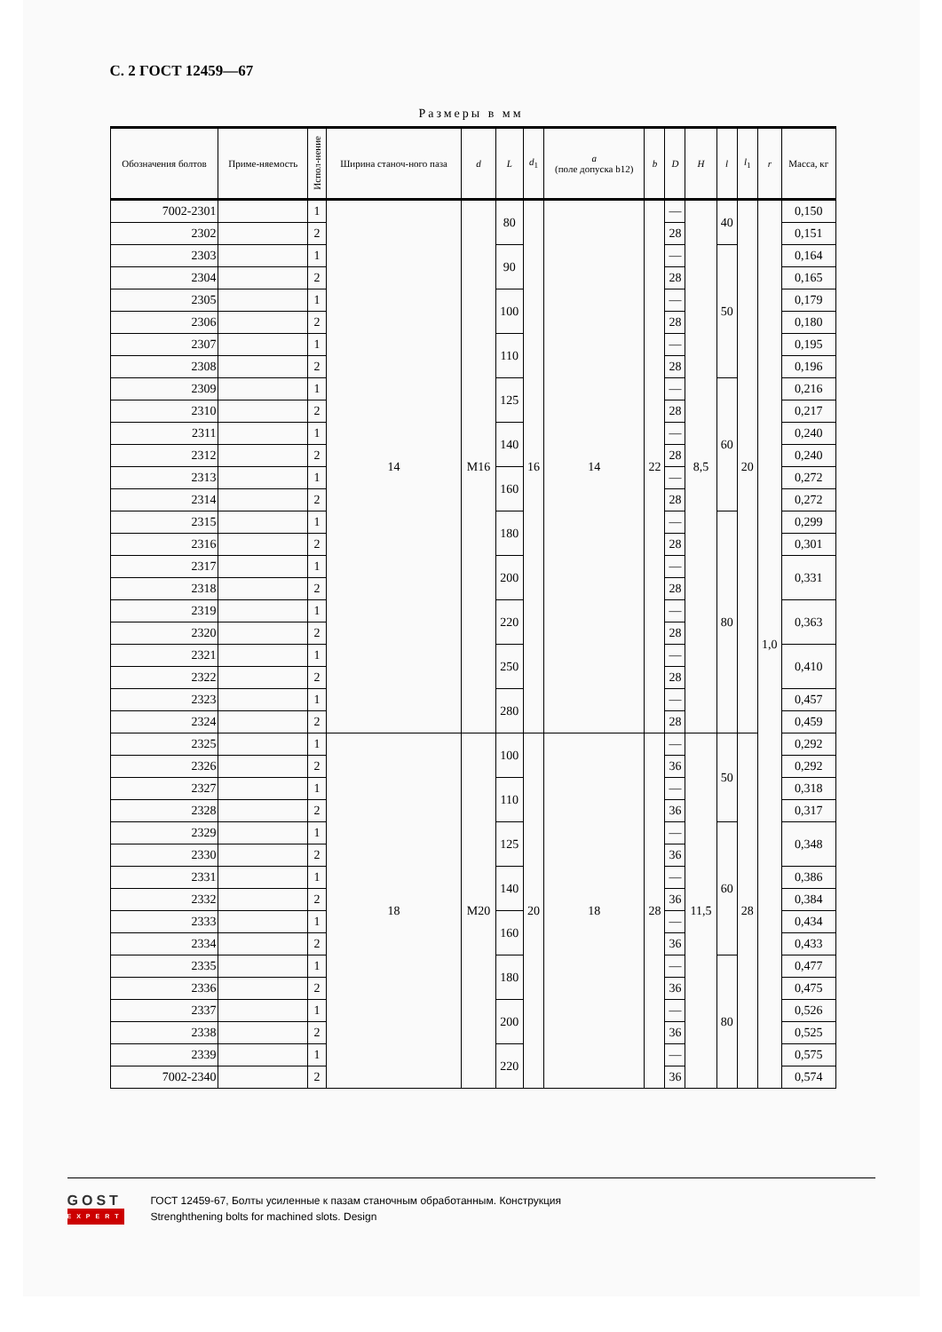С. 2 ГОСТ 12459—67
Размеры в мм
| Обозначения болтов | Приме-няемость | Испол-нение | Ширина станоч-ного паза | d | L | d<sub>1</sub> | a (поле допуска b12) | b | D | H | l | l<sub>1</sub> | r | Масса, кг |
| --- | --- | --- | --- | --- | --- | --- | --- | --- | --- | --- | --- | --- | --- | --- |
| 7002-2301 | | 1 | 14 | M16 | 80 | 16 | 14 | 22 | — | 8,5 | 40 | 20 | 1,0 | 0,150 |
| 2302 | | 2 | | | | | | | 28 | | | | | 0,151 |
| 2303 | | 1 | | | 90 | | | | — | | 50 | | | 0,164 |
| 2304 | | 2 | | | | | | | 28 | | | | | 0,165 |
| 2305 | | 1 | | | 100 | | | | — | | | | | 0,179 |
| 2306 | | 2 | | | | | | | 28 | | | | | 0,180 |
| 2307 | | 1 | | | 110 | | | | — | | | | | 0,195 |
| 2308 | | 2 | | | | | | | 28 | | | | | 0,196 |
| 2309 | | 1 | | | 125 | | | | — | | 60 | | | 0,216 |
| 2310 | | 2 | | | | | | | 28 | | | | | 0,217 |
| 2311 | | 1 | | | 140 | | | | — | | | | | 0,240 |
| 2312 | | 2 | | | | | | | 28 | | | | | 0,240 |
| 2313 | | 1 | | | 160 | | | | — | | | | | 0,272 |
| 2314 | | 2 | | | | | | | 28 | | | | | 0,272 |
| 2315 | | 1 | | | 180 | | | | — | | 80 | | | 0,299 |
| 2316 | | 2 | | | | | | | 28 | | | | | 0,301 |
| 2317 | | 1 | | | 200 | | | | — | | | | | 0,331 |
| 2318 | | 2 | | | | | | | 28 | | | | | |
| 2319 | | 1 | | | 220 | | | | — | | | | | 0,363 |
| 2320 | | 2 | | | | | | | 28 | | | | | |
| 2321 | | 1 | | | 250 | | | | — | | | | | 0,410 |
| 2322 | | 2 | | | | | | | 28 | | | | | |
| 2323 | | 1 | | | 280 | | | | — | | | | | 0,457 |
| 2324 | | 2 | | | | | | | 28 | | | | | 0,459 |
| 2325 | | 1 | 18 | M20 | 100 | 20 | 18 | 28 | — | 11,5 | 50 | 28 | | 0,292 |
| 2326 | | 2 | | | | | | | 36 | | | | | 0,292 |
| 2327 | | 1 | | | 110 | | | | — | | | | | 0,318 |
| 2328 | | 2 | | | | | | | 36 | | | | | 0,317 |
| 2329 | | 1 | | | 125 | | | | — | | 60 | | | 0,348 |
| 2330 | | 2 | | | | | | | 36 | | | | | |
| 2331 | | 1 | | | 140 | | | | — | | | | | 0,386 |
| 2332 | | 2 | | | | | | | 36 | | | | | 0,384 |
| 2333 | | 1 | | | 160 | | | | — | | | | | 0,434 |
| 2334 | | 2 | | | | | | | 36 | | | | | 0,433 |
| 2335 | | 1 | | | 180 | | | | — | | 80 | | | 0,477 |
| 2336 | | 2 | | | | | | | 36 | | | | | 0,475 |
| 2337 | | 1 | | | 200 | | | | — | | | | | 0,526 |
| 2338 | | 2 | | | | | | | 36 | | | | | 0,525 |
| 2339 | | 1 | | | 220 | | | | — | | | | | 0,575 |
| 7002-2340 | | 2 | | | | | | | 36 | | | | | 0,574 |
GOST
EXPERT
ГОСТ 12459-67, Болты усиленные к пазам станочным обработанным. Конструкция
Strenghthening bolts for machined slots. Design